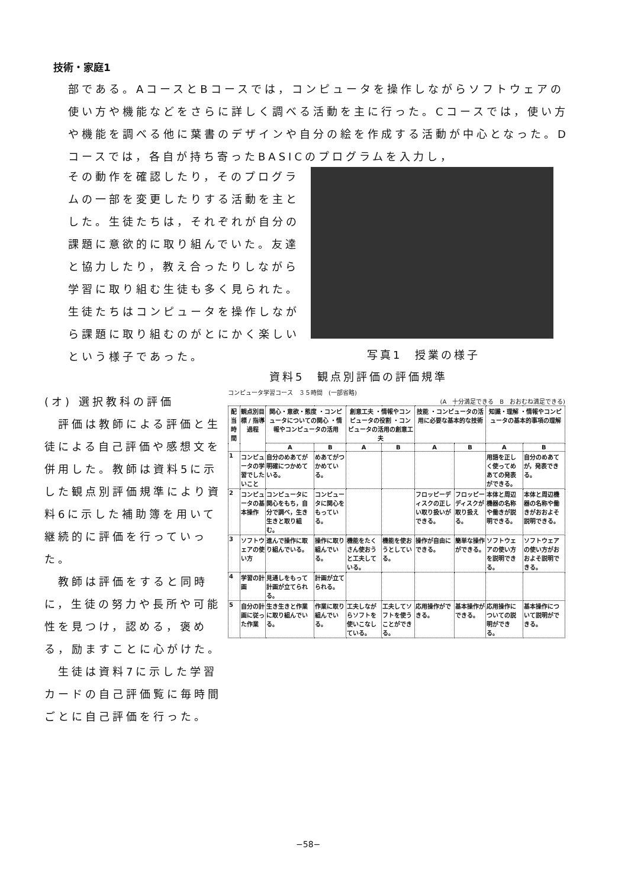技術・家庭1
部である。AコースとBコースでは，コンピュータを操作しながらソフトウェアの使い方や機能などをさらに詳しく調べる活動を主に行った。Cコースでは，使い方や機能を調べる他に葉書のデザインや自分の絵を作成する活動が中心となった。Dコースでは，各自が持ち寄ったBASICのプログラムを入力し，
その動作を確認したり，そのプログラムの一部を変更したりする活動を主とした。生徒たちは，それぞれが自分の課題に意欲的に取り組んでいた。友達と協力したり，教え合ったりしながら学習に取り組む生徒も多く見られた。生徒たちはコンピュータを操作しながら課題に取り組むのがとにかく楽しいという様子であった。
写真1　授業の様子
資料5　観点別評価の評価規準
(オ) 選択教科の評価
　評価は教師による評価と生徒による自己評価や感想文を併用した。教師は資料5に示した観点別評価規準により資料6に示した補助簿を用いて継続的に評価を行っていった。
　教師は評価をすると同時に，生徒の努力や長所や可能性を見つけ，認める，褒める，励ますことに心がけた。
　生徒は資料7に示した学習カードの自己評価覧に毎時間ごとに自己評価を行った。
コンピュータ学習コース　３５時間　(一部省略)
(A　十分満足できる　B　おおむね満足できる)
| 配当時間 | 観点別目標 / 指導過程 | 関心・意欲・態度 ・コンピュータについての関心 ・情報やコンピュータの活用 | | 創意工夫 ・情報やコンピュータの役割 ・コンピュータの活用の創意工夫 | | 技能 ・コンピュータの活用に必要な基本的な技術 | | 知識・理解 ・情報やコンピュータの基本的事項の理解 | |
| --- | --- | --- | --- | --- | --- | --- | --- | --- | --- |
| | | A | B | A | B | A | B | A | B |
| 1 | コンピュータの学習でしたいこと | 自分のめあてが明確につかめている。 | めあてがつかめている。 | | | | | 用語を正しく使ってめあての発表ができる。 | 自分のめあてが，発表できる。 |
| 2 | コンピュータの基本操作 | コンピュータに関心をもち，自分で調べ，生き生きと取り組む。 | コンピュータに関心をもっている。 | | | フロッピーディスクの正しい取り扱いができる。 | フロッピーディスクが取り扱える。 | 本体と周辺機器の名称や働きが説明できる。 | 本体と周辺機器の名称や働きがおおよそ説明できる。 |
| 3 | ソフトウェアの使い方 | 進んで操作に取り組んでいる。 | 操作に取り組んでいる。 | 機能をたくさん使おうと工夫している。 | 機能を使おうとしている。 | 操作が自由にできる。 | 簡単な操作ができる。 | ソフトウェアの使い方を説明できる。 | ソフトウェアの使い方がおおよそ説明できる。 |
| 4 | 学習の計画 | 見通しをもって計画が立てられる。 | 計画が立てられる。 | | | | | | |
| 5 | 自分の計画に従った作業 | 生き生きと作業に取り組んでいる。 | 作業に取り組んでいる。 | 工夫しながらソフトを使いこなしている。 | 工夫してソフトを使うことができる。 | 応用操作ができる。 | 基本操作ができる。 | 応用操作についての説明ができる。 | 基本操作について説明ができる。 |
−58−